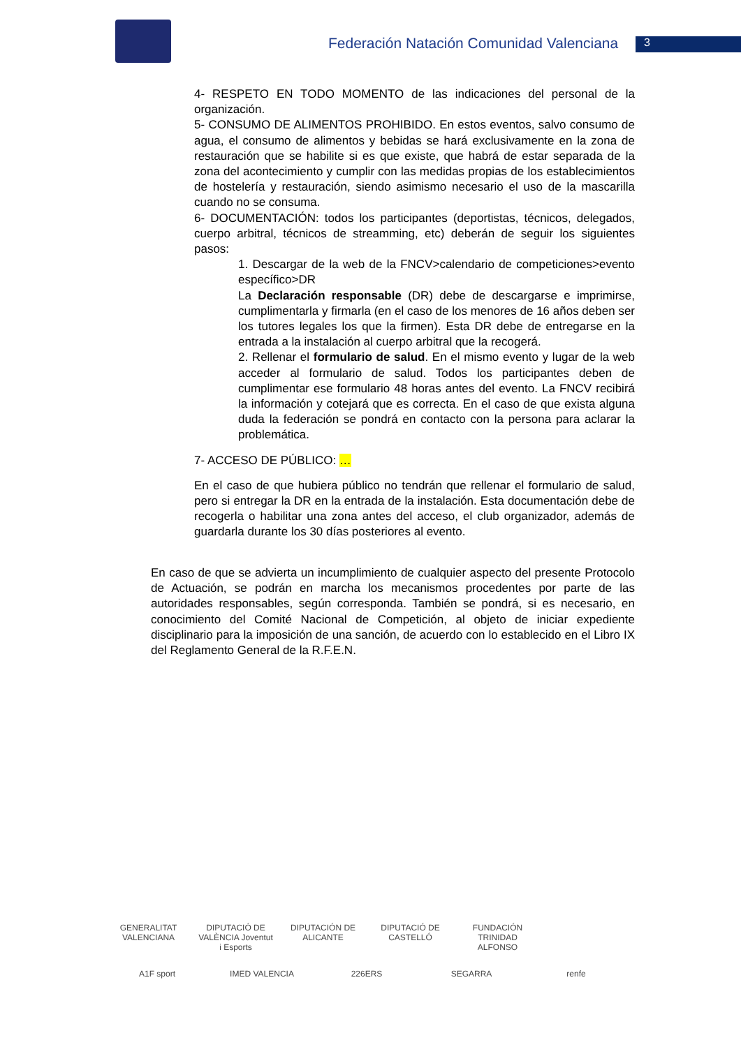Federación Natación Comunidad Valenciana
3
4- RESPETO EN TODO MOMENTO de las indicaciones del personal de la organización.
5- CONSUMO DE ALIMENTOS PROHIBIDO. En estos eventos, salvo consumo de agua, el consumo de alimentos y bebidas se hará exclusivamente en la zona de restauración que se habilite si es que existe, que habrá de estar separada de la zona del acontecimiento y cumplir con las medidas propias de los establecimientos de hostelería y restauración, siendo asimismo necesario el uso de la mascarilla cuando no se consuma.
6- DOCUMENTACIÓN: todos los participantes (deportistas, técnicos, delegados, cuerpo arbitral, técnicos de streamming, etc) deberán de seguir los siguientes pasos:
1. Descargar de la web de la FNCV>calendario de competiciones>evento específico>DR
La Declaración responsable (DR) debe de descargarse e imprimirse, cumplimentarla y firmarla (en el caso de los menores de 16 años deben ser los tutores legales los que la firmen). Esta DR debe de entregarse en la entrada a la instalación al cuerpo arbitral que la recogerá.
2. Rellenar el formulario de salud. En el mismo evento y lugar de la web acceder al formulario de salud. Todos los participantes deben de cumplimentar ese formulario 48 horas antes del evento. La FNCV recibirá la información y cotejará que es correcta. En el caso de que exista alguna duda la federación se pondrá en contacto con la persona para aclarar la problemática.
7- ACCESO DE PÚBLICO: …
En el caso de que hubiera público no tendrán que rellenar el formulario de salud, pero si entregar la DR en la entrada de la instalación. Esta documentación debe de recogerla o habilitar una zona antes del acceso, el club organizador, además de guardarla durante los 30 días posteriores al evento.
En caso de que se advierta un incumplimiento de cualquier aspecto del presente Protocolo de Actuación, se podrán en marcha los mecanismos procedentes por parte de las autoridades responsables, según corresponda. También se pondrá, si es necesario, en conocimiento del Comité Nacional de Competición, al objeto de iniciar expediente disciplinario para la imposición de una sanción, de acuerdo con lo establecido en el Libro IX del Reglamento General de la R.F.E.N.
GENERALITAT VALENCIANA DIPUTACIÓ DE VALÈNCIA Joventut i Esports DIPUTACIÓN DE ALICANTE DIPUTACIÓ DE CASTELLÓ FUNDACIÓN TRINIDAD ALFONSO A1F sport IMED VALENCIA 226ERS SEGARRA renfe